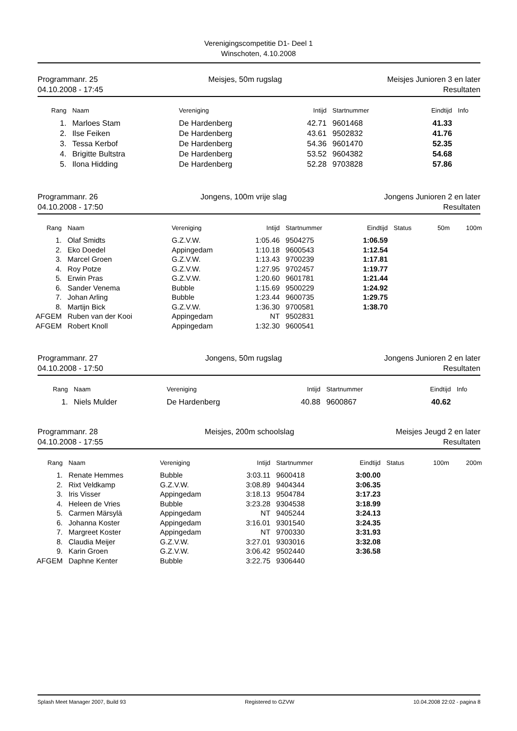Verenigingscompetitie D1- Deel 1
Winschoten, 4.10.2008
Programmanr. 25
04.10.2008 - 17:45
Meisjes, 50m rugslag Meisjes Junioren 3 en later
Resultaten
| Rang | Naam | Vereniging | Intijd | Startnummer | Eindtijd | Info |
| --- | --- | --- | --- | --- | --- | --- |
| 1. | Marloes Stam | De Hardenberg | 42.71 | 9601468 | 41.33 | |
| 2. | Ilse Feiken | De Hardenberg | 43.61 | 9502832 | 41.76 | |
| 3. | Tessa Kerbof | De Hardenberg | 54.36 | 9601470 | 52.35 | |
| 4. | Brigitte Bultstra | De Hardenberg | 53.52 | 9604382 | 54.68 | |
| 5. | Ilona Hidding | De Hardenberg | 52.28 | 9703828 | 57.86 | |
Programmanr. 26
04.10.2008 - 17:50
Jongens, 100m vrije slag Jongens Junioren 2 en later
Resultaten
| Rang | Naam | Vereniging | Intijd | Startnummer | Eindtijd | Status | 50m | 100m |
| --- | --- | --- | --- | --- | --- | --- | --- | --- |
| 1. | Olaf Smidts | G.Z.V.W. | 1:05.46 | 9504275 | 1:06.59 | | | |
| 2. | Eko Doedel | Appingedam | 1:10.18 | 9600543 | 1:12.54 | | | |
| 3. | Marcel Groen | G.Z.V.W. | 1:13.43 | 9700239 | 1:17.81 | | | |
| 4. | Roy Potze | G.Z.V.W. | 1:27.95 | 9702457 | 1:19.77 | | | |
| 5. | Erwin Pras | G.Z.V.W. | 1:20.60 | 9601781 | 1:21.44 | | | |
| 6. | Sander Venema | Bubble | 1:15.69 | 9500229 | 1:24.92 | | | |
| 7. | Johan Arling | Bubble | 1:23.44 | 9600735 | 1:29.75 | | | |
| 8. | Martijn Bick | G.Z.V.W. | 1:36.30 | 9700581 | 1:38.70 | | | |
| AFGEM | Ruben van der Kooi | Appingedam | NT | 9502831 | | | | |
| AFGEM | Robert Knoll | Appingedam | 1:32.30 | 9600541 | | | | |
Programmanr. 27
04.10.2008 - 17:50
Jongens, 50m rugslag Jongens Junioren 2 en later
Resultaten
| Rang | Naam | Vereniging | Intijd | Startnummer | Eindtijd | Info |
| --- | --- | --- | --- | --- | --- | --- |
| 1. | Niels Mulder | De Hardenberg | 40.88 | 9600867 | 40.62 | |
Programmanr. 28
04.10.2008 - 17:55
Meisjes, 200m schoolslag Meisjes Jeugd 2 en later
Resultaten
| Rang | Naam | Vereniging | Intijd | Startnummer | Eindtijd | Status | 100m | 200m |
| --- | --- | --- | --- | --- | --- | --- | --- | --- |
| 1. | Renate Hemmes | Bubble | 3:03.11 | 9600418 | 3:00.00 | | | |
| 2. | Rixt Veldkamp | G.Z.V.W. | 3:08.89 | 9404344 | 3:06.35 | | | |
| 3. | Iris Visser | Appingedam | 3:18.13 | 9504784 | 3:17.23 | | | |
| 4. | Heleen de Vries | Bubble | 3:23.28 | 9304538 | 3:18.99 | | | |
| 5. | Carmen Märsylä | Appingedam | NT | 9405244 | 3:24.13 | | | |
| 6. | Johanna Koster | Appingedam | 3:16.01 | 9301540 | 3:24.35 | | | |
| 7. | Margreet Koster | Appingedam | NT | 9700330 | 3:31.93 | | | |
| 8. | Claudia Meijer | G.Z.V.W. | 3:27.01 | 9303016 | 3:32.08 | | | |
| 9. | Karin Groen | G.Z.V.W. | 3:06.42 | 9502440 | 3:36.58 | | | |
| AFGEM | Daphne Kenter | Bubble | 3:22.75 | 9306440 | | | | |
Splash Meet Manager 2007, Build 93 Registered to GZVW 10.04.2008 22:02 - pagina 8